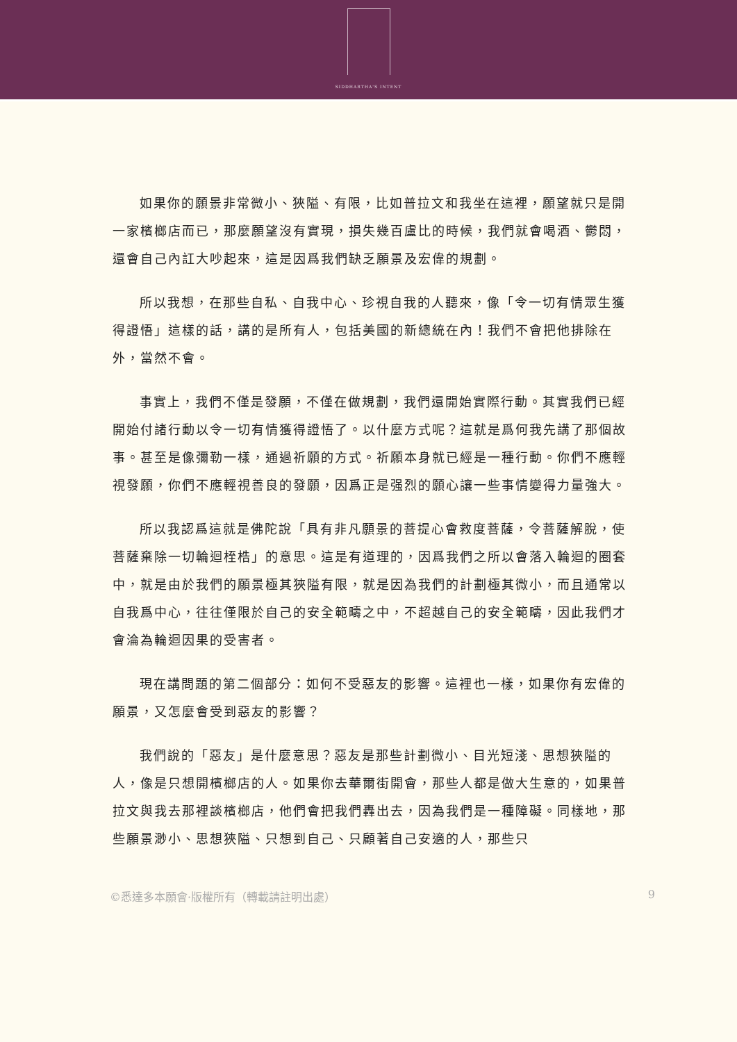SIDDHARTHA'S INTENT
如果你的願景非常微小、狹隘、有限，比如普拉文和我坐在這裡，願望就只是開一家檳榔店而已，那麼願望沒有實現，損失幾百盧比的時候，我們就會喝酒、鬱悶，還會自己內訌大吵起來，這是因爲我們缺乏願景及宏偉的規劃。
所以我想，在那些自私、自我中心、珍視自我的人聽來，像「令一切有情眾生獲得證悟」這樣的話，講的是所有人，包括美國的新總統在內！我們不會把他排除在外，當然不會。
事實上，我們不僅是發願，不僅在做規劃，我們還開始實際行動。其實我們已經開始付諸行動以令一切有情獲得證悟了。以什麼方式呢？這就是爲何我先講了那個故事。甚至是像彌勒一樣，通過祈願的方式。祈願本身就已經是一種行動。你們不應輕視發願，你們不應輕視善良的發願，因爲正是强烈的願心讓一些事情變得力量強大。
所以我認爲這就是佛陀說「具有非凡願景的菩提心會救度菩薩，令菩薩解脫，使菩薩棄除一切輪迴桎梏」的意思。這是有道理的，因爲我們之所以會落入輪迴的圈套中，就是由於我們的願景極其狹隘有限，就是因為我們的計劃極其微小，而且通常以自我爲中心，往往僅限於自己的安全範疇之中，不超越自己的安全範疇，因此我們才會淪為輪迴因果的受害者。
現在講問題的第二個部分：如何不受惡友的影響。這裡也一樣，如果你有宏偉的願景，又怎麼會受到惡友的影響？
我們說的「惡友」是什麼意思？惡友是那些計劃微小、目光短淺、思想狹隘的人，像是只想開檳榔店的人。如果你去華爾街開會，那些人都是做大生意的，如果普拉文與我去那裡談檳榔店，他們會把我們轟出去，因為我們是一種障礙。同樣地，那些願景渺小、思想狹隘、只想到自己、只顧著自己安適的人，那些只
©悉達多本願會·版權所有（轉載請註明出處） 9